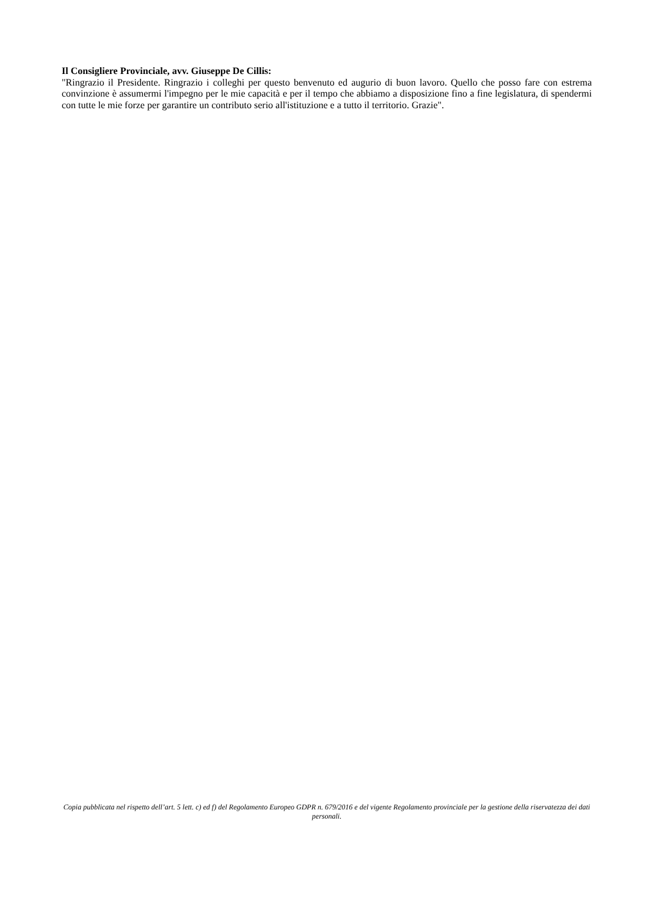Il Consigliere Provinciale, avv. Giuseppe De Cillis:
"Ringrazio il Presidente. Ringrazio i colleghi per questo benvenuto ed augurio di buon lavoro. Quello che posso fare con estrema convinzione è assumermi l'impegno per le mie capacità e per il tempo che abbiamo a disposizione fino a fine legislatura, di spendermi con tutte le mie forze per garantire un contributo serio all'istituzione e a tutto il territorio. Grazie".
Copia pubblicata nel rispetto dell’art. 5 lett. c) ed f) del Regolamento Europeo GDPR n. 679/2016 e del vigente Regolamento provinciale per la gestione della riservatezza dei dati personali.